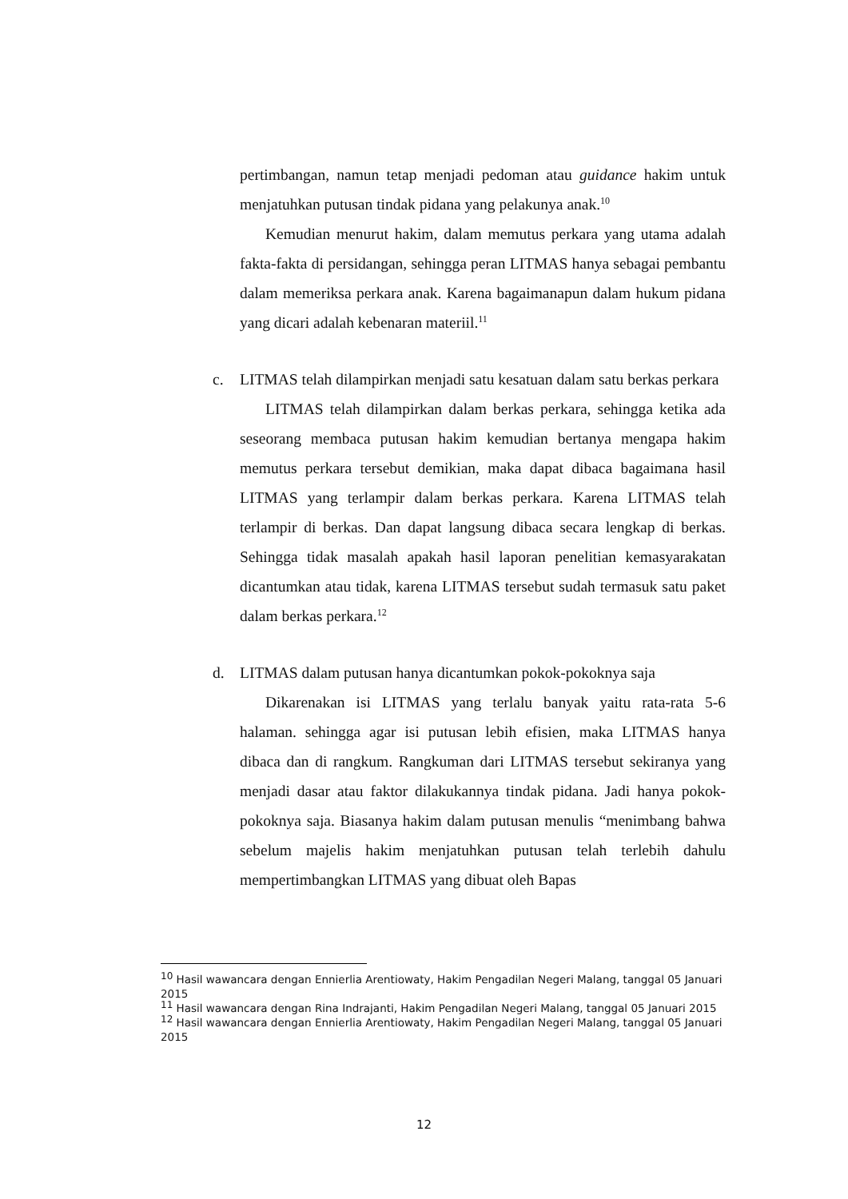pertimbangan, namun tetap menjadi pedoman atau guidance hakim untuk menjatuhkan putusan tindak pidana yang pelakunya anak.<sup>10</sup>
Kemudian menurut hakim, dalam memutus perkara yang utama adalah fakta-fakta di persidangan, sehingga peran LITMAS hanya sebagai pembantu dalam memeriksa perkara anak. Karena bagaimanapun dalam hukum pidana yang dicari adalah kebenaran materiil.<sup>11</sup>
c. LITMAS telah dilampirkan menjadi satu kesatuan dalam satu berkas perkara
LITMAS telah dilampirkan dalam berkas perkara, sehingga ketika ada seseorang membaca putusan hakim kemudian bertanya mengapa hakim memutus perkara tersebut demikian, maka dapat dibaca bagaimana hasil LITMAS yang terlampir dalam berkas perkara. Karena LITMAS telah terlampir di berkas. Dan dapat langsung dibaca secara lengkap di berkas. Sehingga tidak masalah apakah hasil laporan penelitian kemasyarakatan dicantumkan atau tidak, karena LITMAS tersebut sudah termasuk satu paket dalam berkas perkara.<sup>12</sup>
d. LITMAS dalam putusan hanya dicantumkan pokok-pokoknya saja
Dikarenakan isi LITMAS yang terlalu banyak yaitu rata-rata 5-6 halaman. sehingga agar isi putusan lebih efisien, maka LITMAS hanya dibaca dan di rangkum. Rangkuman dari LITMAS tersebut sekiranya yang menjadi dasar atau faktor dilakukannya tindak pidana. Jadi hanya pokok-pokoknya saja. Biasanya hakim dalam putusan menulis “menimbang bahwa sebelum majelis hakim menjatuhkan putusan telah terlebih dahulu mempertimbangkan LITMAS yang dibuat oleh Bapas
<sup>10</sup> Hasil wawancara dengan Ennierlia Arentiowaty, Hakim Pengadilan Negeri Malang, tanggal 05 Januari 2015
<sup>11</sup> Hasil wawancara dengan Rina Indrajanti, Hakim Pengadilan Negeri Malang, tanggal 05 Januari 2015
<sup>12</sup> Hasil wawancara dengan Ennierlia Arentiowaty, Hakim Pengadilan Negeri Malang, tanggal 05 Januari 2015
12